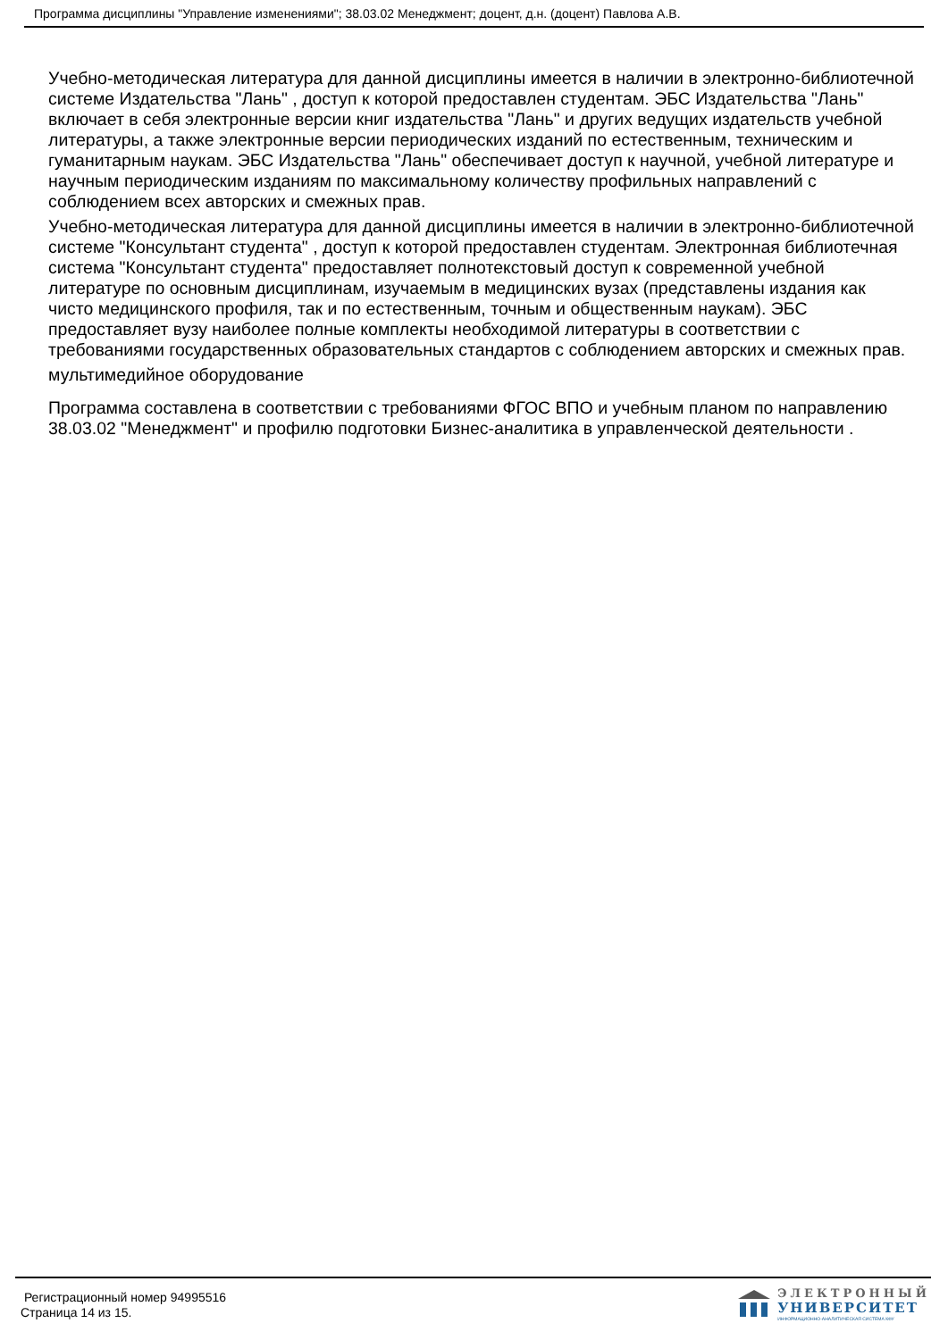Программа дисциплины "Управление изменениями"; 38.03.02 Менеджмент; доцент, д.н. (доцент) Павлова А.В.
Учебно-методическая литература для данной дисциплины имеется в наличии в электронно-библиотечной системе Издательства "Лань" , доступ к которой предоставлен студентам. ЭБС Издательства "Лань" включает в себя электронные версии книг издательства "Лань" и других ведущих издательств учебной литературы, а также электронные версии периодических изданий по естественным, техническим и гуманитарным наукам. ЭБС Издательства "Лань" обеспечивает доступ к научной, учебной литературе и научным периодическим изданиям по максимальному количеству профильных направлений с соблюдением всех авторских и смежных прав.
Учебно-методическая литература для данной дисциплины имеется в наличии в электронно-библиотечной системе "Консультант студента" , доступ к которой предоставлен студентам. Электронная библиотечная система "Консультант студента" предоставляет полнотекстовый доступ к современной учебной литературе по основным дисциплинам, изучаемым в медицинских вузах (представлены издания как чисто медицинского профиля, так и по естественным, точным и общественным наукам). ЭБС предоставляет вузу наиболее полные комплекты необходимой литературы в соответствии с требованиями государственных образовательных стандартов с соблюдением авторских и смежных прав.
мультимедийное оборудование
Программа составлена в соответствии с требованиями ФГОС ВПО и учебным планом по направлению 38.03.02 "Менеджмент" и профилю подготовки Бизнес-аналитика в управленческой деятельности .
Регистрационный номер 94995516
Страница 14 из 15.
ЭЛЕКТРОННЫЙ
УНИВЕРСИТЕТ
ИНФОРМАЦИОННО-АНАЛИТИЧЕСКАЯ СИСТЕМА КФУ